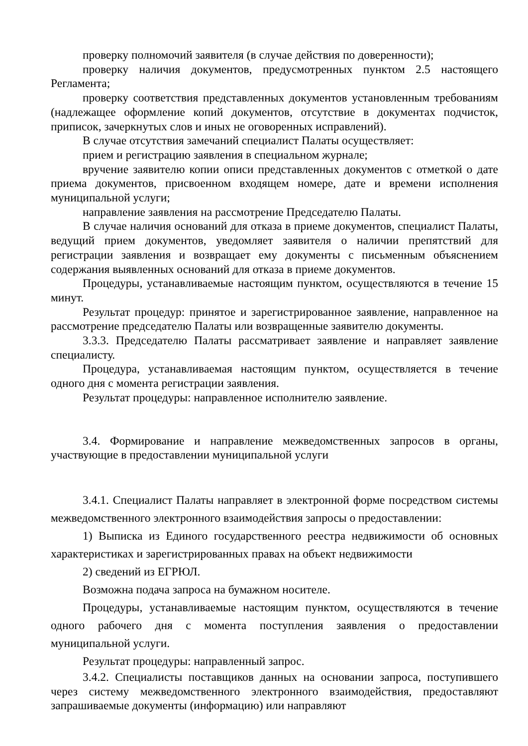проверку полномочий заявителя (в случае действия по доверенности);
проверку наличия документов, предусмотренных пунктом 2.5 настоящего Регламента;
проверку соответствия представленных документов установленным требованиям (надлежащее оформление копий документов, отсутствие в документах подчисток, приписок, зачеркнутых слов и иных не оговоренных исправлений).
В случае отсутствия замечаний специалист Палаты осуществляет:
прием и регистрацию заявления в специальном журнале;
вручение заявителю копии описи представленных документов с отметкой о дате приема документов, присвоенном входящем номере, дате и времени исполнения муниципальной услуги;
направление заявления на рассмотрение Председателю Палаты.
В случае наличия оснований для отказа в приеме документов, специалист Палаты, ведущий прием документов, уведомляет заявителя о наличии препятствий для регистрации заявления и возвращает ему документы с письменным объяснением содержания выявленных оснований для отказа в приеме документов.
Процедуры, устанавливаемые настоящим пунктом, осуществляются в течение 15 минут.
Результат процедур: принятое и зарегистрированное заявление, направленное на рассмотрение председателю Палаты или возвращенные заявителю документы.
3.3.3. Председателю Палаты рассматривает заявление и направляет заявление специалисту.
Процедура, устанавливаемая настоящим пунктом, осуществляется в течение одного дня с момента регистрации заявления.
Результат процедуры: направленное исполнителю заявление.
3.4. Формирование и направление межведомственных запросов в органы, участвующие в предоставлении муниципальной услуги
3.4.1. Специалист Палаты направляет в электронной форме посредством системы межведомственного электронного взаимодействия запросы о предоставлении:
1) Выписка из Единого государственного реестра недвижимости об основных характеристиках и зарегистрированных правах на объект недвижимости
2) сведений из ЕГРЮЛ.
Возможна подача запроса на бумажном носителе.
Процедуры, устанавливаемые настоящим пунктом, осуществляются в течение одного рабочего дня с момента поступления заявления о предоставлении муниципальной услуги.
Результат процедуры: направленный запрос.
3.4.2. Специалисты поставщиков данных на основании запроса, поступившего через систему межведомственного электронного взаимодействия, предоставляют запрашиваемые документы (информацию) или направляют